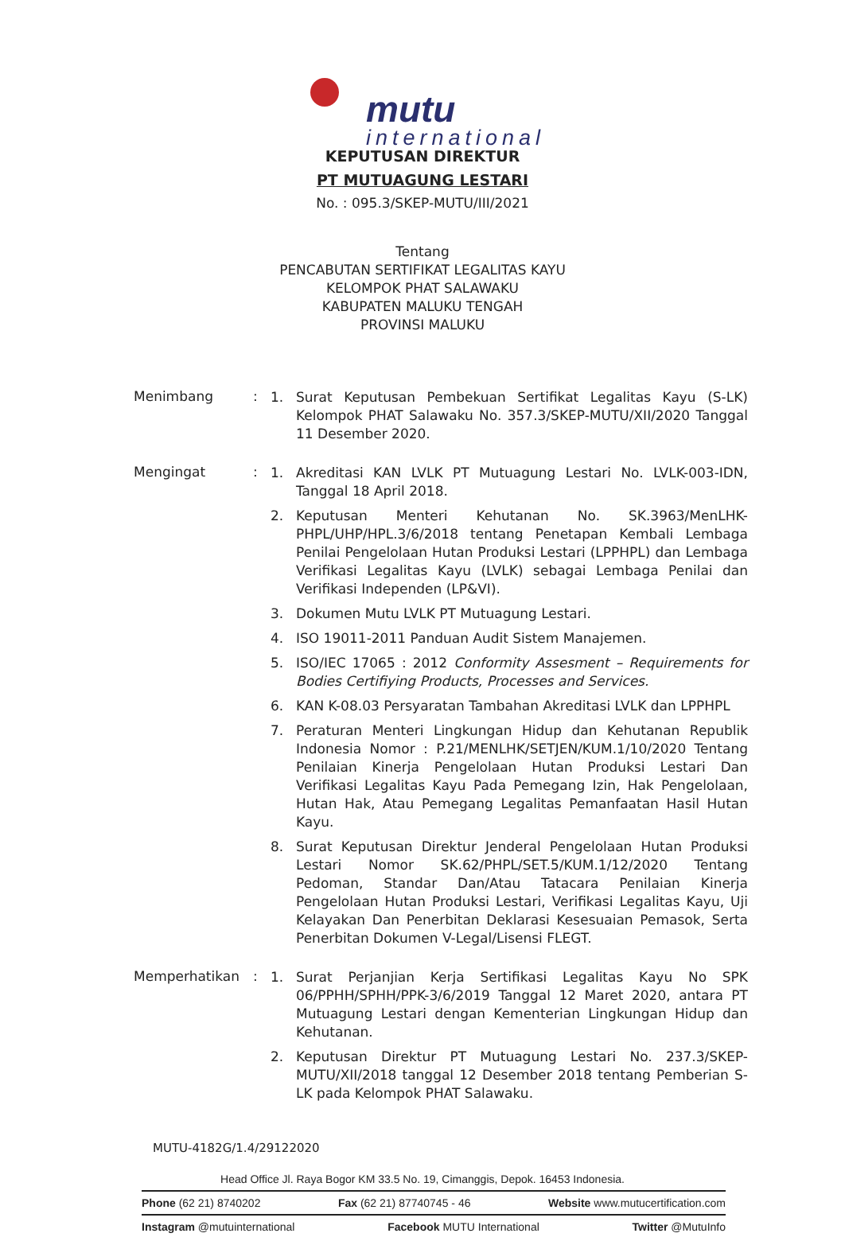mutu
international
KEPUTUSAN DIREKTUR
PT MUTUAGUNG LESTARI
No. : 095.3/SKEP-MUTU/III/2021
Tentang
PENCABUTAN SERTIFIKAT LEGALITAS KAYU
KELOMPOK PHAT SALAWAKU
KABUPATEN MALUKU TENGAH
PROVINSI MALUKU
Menimbang :
1. Surat Keputusan Pembekuan Sertifikat Legalitas Kayu (S-LK) Kelompok PHAT Salawaku No. 357.3/SKEP-MUTU/XII/2020 Tanggal 11 Desember 2020.
Mengingat :
1. Akreditasi KAN LVLK PT Mutuagung Lestari No. LVLK-003-IDN, Tanggal 18 April 2018.
2. Keputusan Menteri Kehutanan No. SK.3963/MenLHK-PHPL/UHP/HPL.3/6/2018 tentang Penetapan Kembali Lembaga Penilai Pengelolaan Hutan Produksi Lestari (LPPHPL) dan Lembaga Verifikasi Legalitas Kayu (LVLK) sebagai Lembaga Penilai dan Verifikasi Independen (LP&VI).
3. Dokumen Mutu LVLK PT Mutuagung Lestari.
4. ISO 19011-2011 Panduan Audit Sistem Manajemen.
5. ISO/IEC 17065 : 2012 Conformity Assesment – Requirements for Bodies Certifiying Products, Processes and Services.
6. KAN K-08.03 Persyaratan Tambahan Akreditasi LVLK dan LPPHPL
7. Peraturan Menteri Lingkungan Hidup dan Kehutanan Republik Indonesia Nomor : P.21/MENLHK/SETJEN/KUM.1/10/2020 Tentang Penilaian Kinerja Pengelolaan Hutan Produksi Lestari Dan Verifikasi Legalitas Kayu Pada Pemegang Izin, Hak Pengelolaan, Hutan Hak, Atau Pemegang Legalitas Pemanfaatan Hasil Hutan Kayu.
8. Surat Keputusan Direktur Jenderal Pengelolaan Hutan Produksi Lestari Nomor SK.62/PHPL/SET.5/KUM.1/12/2020 Tentang Pedoman, Standar Dan/Atau Tatacara Penilaian Kinerja Pengelolaan Hutan Produksi Lestari, Verifikasi Legalitas Kayu, Uji Kelayakan Dan Penerbitan Deklarasi Kesesuaian Pemasok, Serta Penerbitan Dokumen V-Legal/Lisensi FLEGT.
Memperhatikan :
1. Surat Perjanjian Kerja Sertifikasi Legalitas Kayu No SPK 06/PPHH/SPHH/PPK-3/6/2019 Tanggal 12 Maret 2020, antara PT Mutuagung Lestari dengan Kementerian Lingkungan Hidup dan Kehutanan.
2. Keputusan Direktur PT Mutuagung Lestari No. 237.3/SKEP-MUTU/XII/2018 tanggal 12 Desember 2018 tentang Pemberian S-LK pada Kelompok PHAT Salawaku.
MUTU-4182G/1.4/29122020
Head Office Jl. Raya Bogor KM 33.5 No. 19, Cimanggis, Depok. 16453 Indonesia.
Phone (62 21) 8740202 Fax (62 21) 87740745 - 46 Website www.mutucertification.com
Instagram @mutuinternational Facebook MUTU International Twitter @MutuInfo